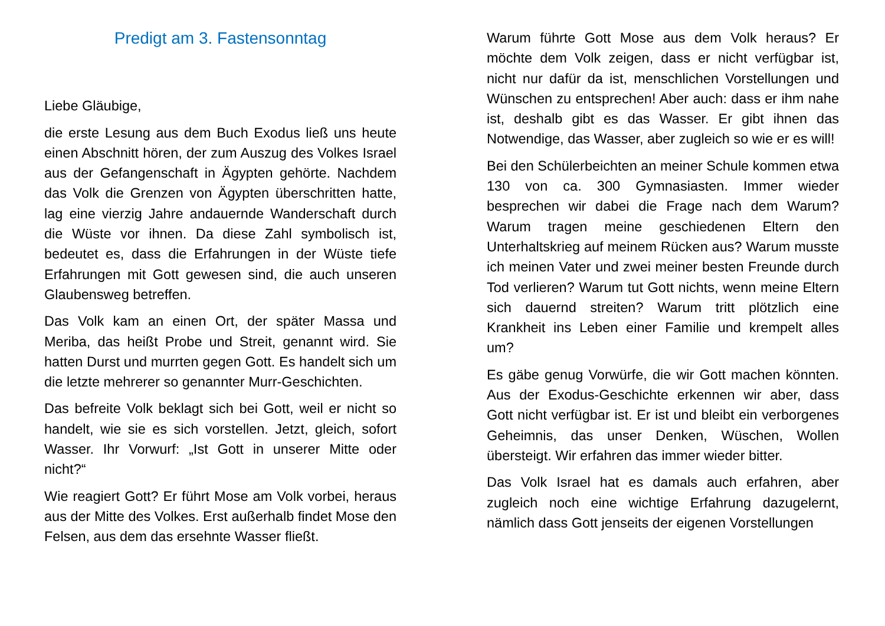Predigt am 3. Fastensonntag
Liebe Gläubige,
die erste Lesung aus dem Buch Exodus ließ uns heute einen Abschnitt hören, der zum Auszug des Volkes Israel aus der Gefangenschaft in Ägypten gehörte. Nachdem das Volk die Grenzen von Ägypten überschritten hatte, lag eine vierzig Jahre andauernde Wanderschaft durch die Wüste vor ihnen. Da diese Zahl symbolisch ist, bedeutet es, dass die Erfahrungen in der Wüste tiefe Erfahrungen mit Gott gewesen sind, die auch unseren Glaubensweg betreffen.
Das Volk kam an einen Ort, der später Massa und Meriba, das heißt Probe und Streit, genannt wird. Sie hatten Durst und murrten gegen Gott. Es handelt sich um die letzte mehrerer so genannter Murr-Geschichten.
Das befreite Volk beklagt sich bei Gott, weil er nicht so handelt, wie sie es sich vorstellen. Jetzt, gleich, sofort Wasser. Ihr Vorwurf: „Ist Gott in unserer Mitte oder nicht?“
Wie reagiert Gott? Er führt Mose am Volk vorbei, heraus aus der Mitte des Volkes. Erst außerhalb findet Mose den Felsen, aus dem das ersehnte Wasser fließt.
Warum führte Gott Mose aus dem Volk heraus? Er möchte dem Volk zeigen, dass er nicht verfügbar ist, nicht nur dafür da ist, menschlichen Vorstellungen und Wünschen zu entsprechen! Aber auch: dass er ihm nahe ist, deshalb gibt es das Wasser. Er gibt ihnen das Notwendige, das Wasser, aber zugleich so wie er es will!
Bei den Schülerbeichten an meiner Schule kommen etwa 130 von ca. 300 Gymnasiasten. Immer wieder besprechen wir dabei die Frage nach dem Warum? Warum tragen meine geschiedenen Eltern den Unterhaltskrieg auf meinem Rücken aus? Warum musste ich meinen Vater und zwei meiner besten Freunde durch Tod verlieren? Warum tut Gott nichts, wenn meine Eltern sich dauernd streiten? Warum tritt plötzlich eine Krankheit ins Leben einer Familie und krempelt alles um?
Es gäbe genug Vorwürfe, die wir Gott machen könnten. Aus der Exodus-Geschichte erkennen wir aber, dass Gott nicht verfügbar ist. Er ist und bleibt ein verborgenes Geheimnis, das unser Denken, Wüschen, Wollen übersteigt. Wir erfahren das immer wieder bitter.
Das Volk Israel hat es damals auch erfahren, aber zugleich noch eine wichtige Erfahrung dazugelernt, nämlich dass Gott jenseits der eigenen Vorstellungen